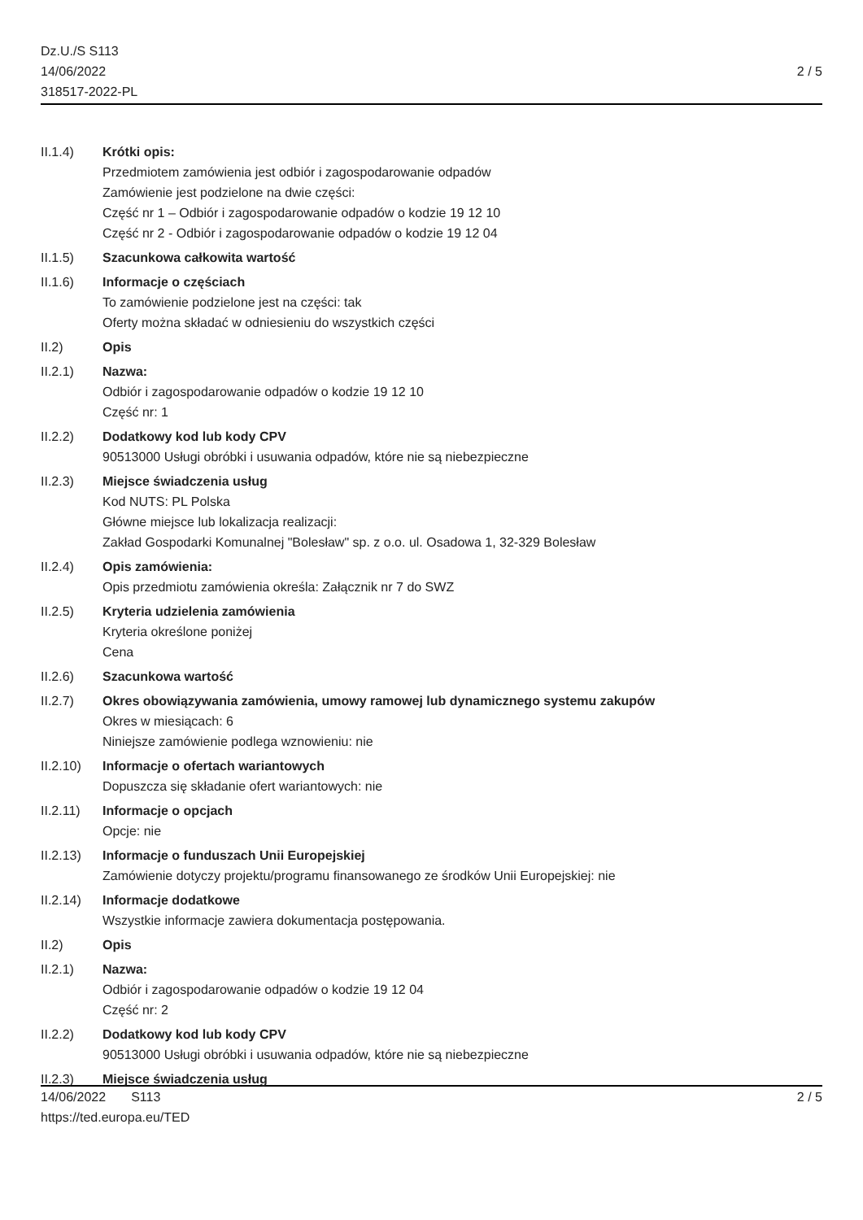Dz.U./S S113
14/06/2022
318517-2022-PL
2 / 5
II.1.4) Krótki opis:
Przedmiotem zamówienia jest odbiór i zagospodarowanie odpadów
Zamówienie jest podzielone na dwie części:
Część nr 1 – Odbiór i zagospodarowanie odpadów o kodzie 19 12 10
Część nr 2 - Odbiór i zagospodarowanie odpadów o kodzie 19 12 04
II.1.5) Szacunkowa całkowita wartość
II.1.6) Informacje o częściach
To zamówienie podzielone jest na części: tak
Oferty można składać w odniesieniu do wszystkich części
II.2) Opis
II.2.1) Nazwa:
Odbiór i zagospodarowanie odpadów o kodzie 19 12 10
Część nr: 1
II.2.2) Dodatkowy kod lub kody CPV
90513000 Usługi obróbki i usuwania odpadów, które nie są niebezpieczne
II.2.3) Miejsce świadczenia usług
Kod NUTS: PL Polska
Główne miejsce lub lokalizacja realizacji:
Zakład Gospodarki Komunalnej "Bolesław" sp. z o.o. ul. Osadowa 1, 32-329 Bolesław
II.2.4) Opis zamówienia:
Opis przedmiotu zamówienia określa: Załącznik nr 7 do SWZ
II.2.5) Kryteria udzielenia zamówienia
Kryteria określone poniżej
Cena
II.2.6) Szacunkowa wartość
II.2.7) Okres obowiązywania zamówienia, umowy ramowej lub dynamicznego systemu zakupów
Okres w miesiącach: 6
Niniejsze zamówienie podlega wznowieniu: nie
II.2.10)
Informacje o ofertach wariantowych
Dopuszcza się składanie ofert wariantowych: nie
II.2.11)
Informacje o opcjach
Opcje: nie
II.2.13)
Informacje o funduszach Unii Europejskiej
Zamówienie dotyczy projektu/programu finansowanego ze środków Unii Europejskiej: nie
II.2.14)
Informacje dodatkowe
Wszystkie informacje zawiera dokumentacja postępowania.
II.2) Opis
II.2.1) Nazwa:
Odbiór i zagospodarowanie odpadów o kodzie 19 12 04
Część nr: 2
II.2.2) Dodatkowy kod lub kody CPV
90513000 Usługi obróbki i usuwania odpadów, które nie są niebezpieczne
II.2.3) Miejsce świadczenia usług
14/06/2022 S113
https://ted.europa.eu/TED
2 / 5